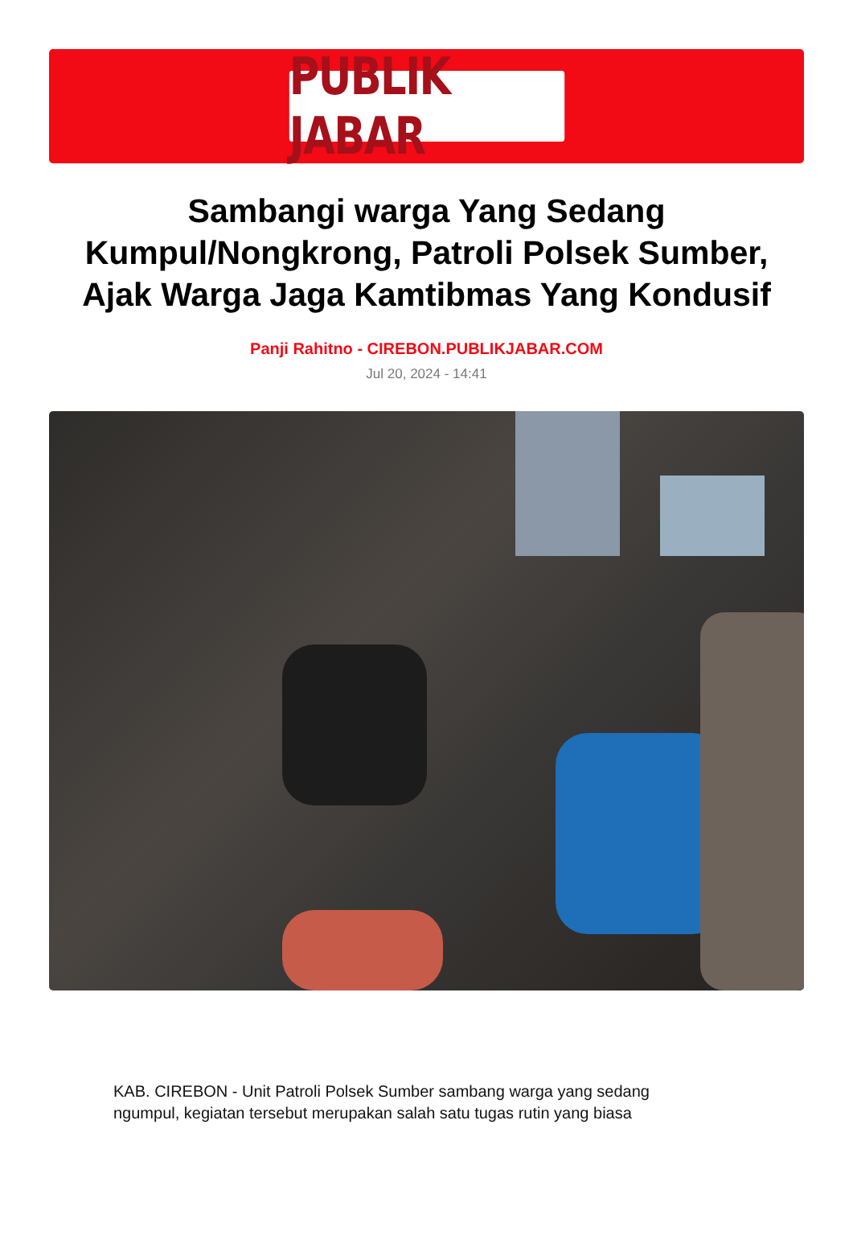PUBLIK JABAR
Sambangi warga Yang Sedang Kumpul/Nongkrong, Patroli Polsek Sumber, Ajak Warga Jaga Kamtibmas Yang Kondusif
Panji Rahitno - CIREBON.PUBLIKJABAR.COM
Jul 20, 2024 - 14:41
KAB. CIREBON - Unit Patroli Polsek Sumber sambang warga yang sedang ngumpul, kegiatan tersebut merupakan salah satu tugas rutin yang biasa